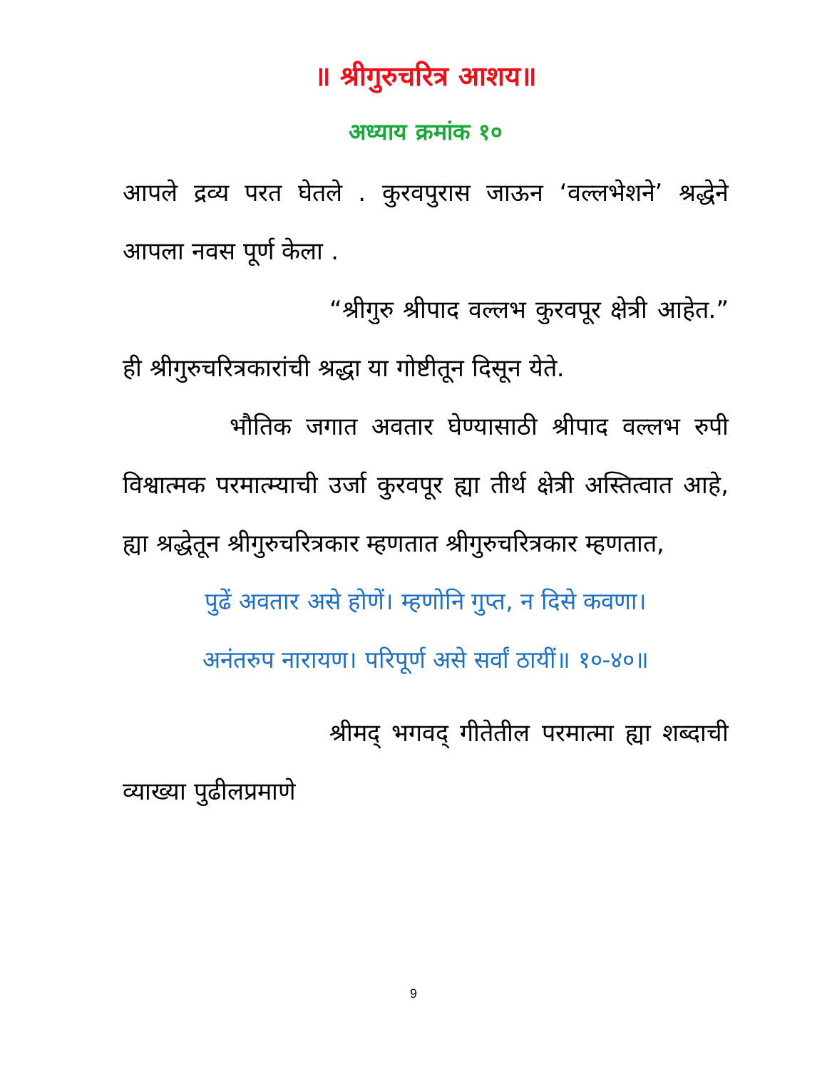॥ श्रीगुरुचरित्र आशय॥
अध्याय क्रमांक १०
आपले द्रव्य परत घेतले . कुरवपुरास जाऊन ‘वल्लभेशने’ श्रद्धेने आपला नवस पूर्ण केला .
“श्रीगुरु श्रीपाद वल्लभ कुरवपूर क्षेत्री आहेत.” ही श्रीगुरुचरित्रकारांची श्रद्धा या गोष्टीतून दिसून येते.
भौतिक जगात अवतार घेण्यासाठी श्रीपाद वल्लभ रुपी विश्वात्मक परमात्म्याची उर्जा कुरवपूर ह्या तीर्थ क्षेत्री अस्तित्वात आहे, ह्या श्रद्धेतून श्रीगुरुचरित्रकार म्हणतात श्रीगुरुचरित्रकार म्हणतात,
पुढें अवतार असे होणें। म्हणोनि गुप्त, न दिसे कवणा।
अनंतरुप नारायण। परिपूर्ण असे सर्वां ठायीं॥ १०-४०॥
श्रीमद् भगवद् गीतेतील परमात्मा ह्या शब्दाची व्याख्या पुढीलप्रमाणे
9